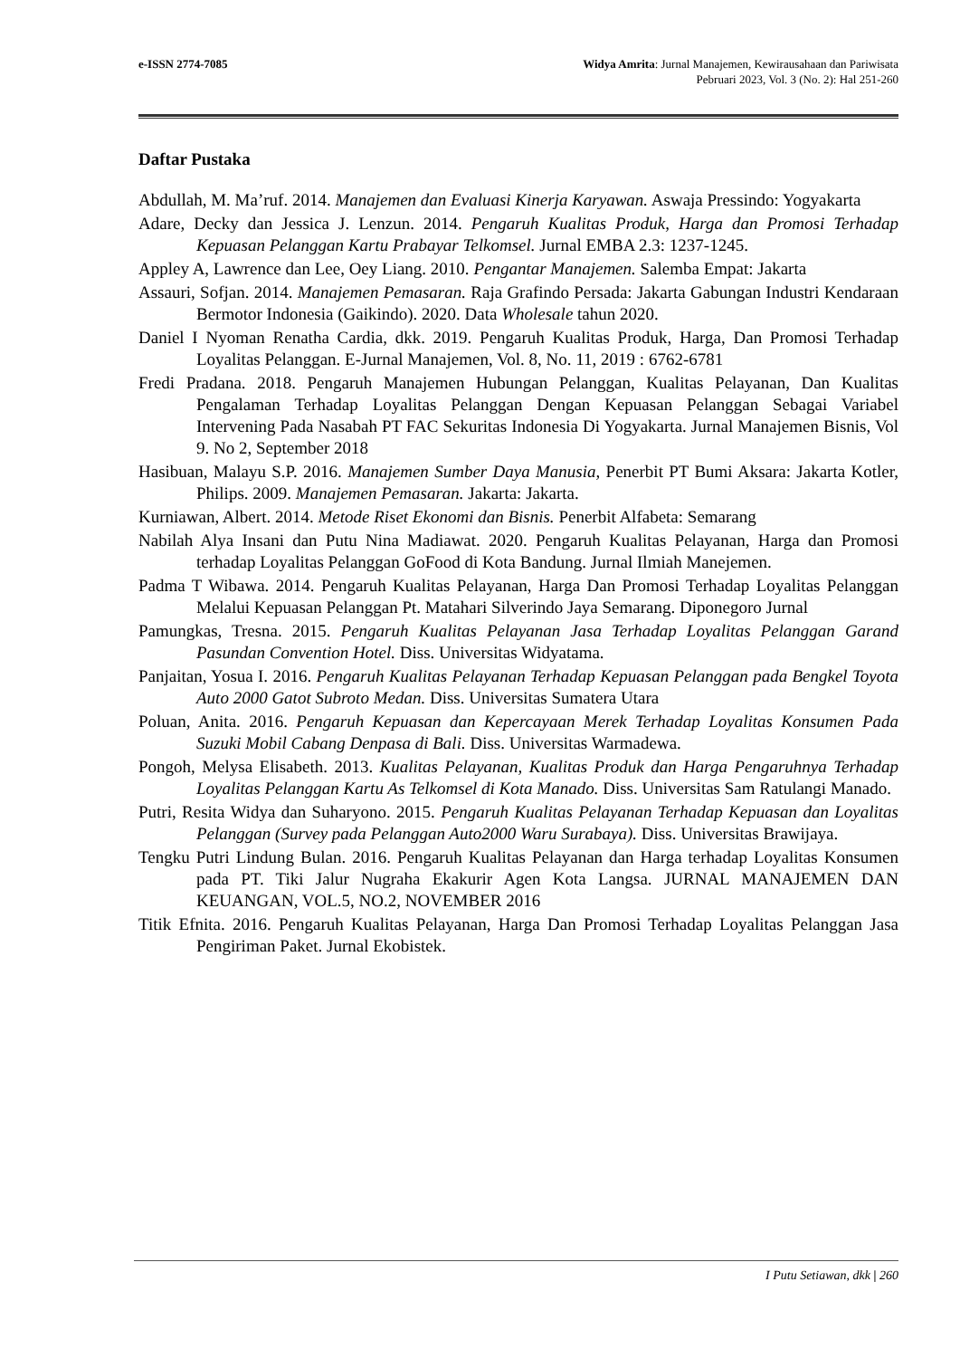e-ISSN 2774-7085 Widya Amrita: Jurnal Manajemen, Kewirausahaan dan Pariwisata
Pebruari 2023, Vol. 3 (No. 2): Hal 251-260
Daftar Pustaka
Abdullah, M. Ma’ruf. 2014. Manajemen dan Evaluasi Kinerja Karyawan. Aswaja Pressindo: Yogyakarta
Adare, Decky dan Jessica J. Lenzun. 2014. Pengaruh Kualitas Produk, Harga dan Promosi Terhadap Kepuasan Pelanggan Kartu Prabayar Telkomsel. Jurnal EMBA 2.3: 1237-1245.
Appley A, Lawrence dan Lee, Oey Liang. 2010. Pengantar Manajemen. Salemba Empat: Jakarta
Assauri, Sofjan. 2014. Manajemen Pemasaran. Raja Grafindo Persada: Jakarta Gabungan Industri Kendaraan Bermotor Indonesia (Gaikindo). 2020. Data Wholesale tahun 2020.
Daniel I Nyoman Renatha Cardia, dkk. 2019. Pengaruh Kualitas Produk, Harga, Dan Promosi Terhadap Loyalitas Pelanggan. E-Jurnal Manajemen, Vol. 8, No. 11, 2019 : 6762-6781
Fredi Pradana. 2018. Pengaruh Manajemen Hubungan Pelanggan, Kualitas Pelayanan, Dan Kualitas Pengalaman Terhadap Loyalitas Pelanggan Dengan Kepuasan Pelanggan Sebagai Variabel Intervening Pada Nasabah PT FAC Sekuritas Indonesia Di Yogyakarta. Jurnal Manajemen Bisnis, Vol 9. No 2, September 2018
Hasibuan, Malayu S.P. 2016. Manajemen Sumber Daya Manusia, Penerbit PT Bumi Aksara: Jakarta Kotler, Philips. 2009. Manajemen Pemasaran. Jakarta: Jakarta.
Kurniawan, Albert. 2014. Metode Riset Ekonomi dan Bisnis. Penerbit Alfabeta: Semarang
Nabilah Alya Insani dan Putu Nina Madiawat. 2020. Pengaruh Kualitas Pelayanan, Harga dan Promosi terhadap Loyalitas Pelanggan GoFood di Kota Bandung. Jurnal Ilmiah Manejemen.
Padma T Wibawa. 2014. Pengaruh Kualitas Pelayanan, Harga Dan Promosi Terhadap Loyalitas Pelanggan Melalui Kepuasan Pelanggan Pt. Matahari Silverindo Jaya Semarang. Diponegoro Jurnal
Pamungkas, Tresna. 2015. Pengaruh Kualitas Pelayanan Jasa Terhadap Loyalitas Pelanggan Garand Pasundan Convention Hotel. Diss. Universitas Widyatama.
Panjaitan, Yosua I. 2016. Pengaruh Kualitas Pelayanan Terhadap Kepuasan Pelanggan pada Bengkel Toyota Auto 2000 Gatot Subroto Medan. Diss. Universitas Sumatera Utara
Poluan, Anita. 2016. Pengaruh Kepuasan dan Kepercayaan Merek Terhadap Loyalitas Konsumen Pada Suzuki Mobil Cabang Denpasa di Bali. Diss. Universitas Warmadewa.
Pongoh, Melysa Elisabeth. 2013. Kualitas Pelayanan, Kualitas Produk dan Harga Pengaruhnya Terhadap Loyalitas Pelanggan Kartu As Telkomsel di Kota Manado. Diss. Universitas Sam Ratulangi Manado.
Putri, Resita Widya dan Suharyono. 2015. Pengaruh Kualitas Pelayanan Terhadap Kepuasan dan Loyalitas Pelanggan (Survey pada Pelanggan Auto2000 Waru Surabaya). Diss. Universitas Brawijaya.
Tengku Putri Lindung Bulan. 2016. Pengaruh Kualitas Pelayanan dan Harga terhadap Loyalitas Konsumen pada PT. Tiki Jalur Nugraha Ekakurir Agen Kota Langsa. JURNAL MANAJEMEN DAN KEUANGAN, VOL.5, NO.2, NOVEMBER 2016
Titik Efnita. 2016. Pengaruh Kualitas Pelayanan, Harga Dan Promosi Terhadap Loyalitas Pelanggan Jasa Pengiriman Paket. Jurnal Ekobistek.
I Putu Setiawan, dkk | 260